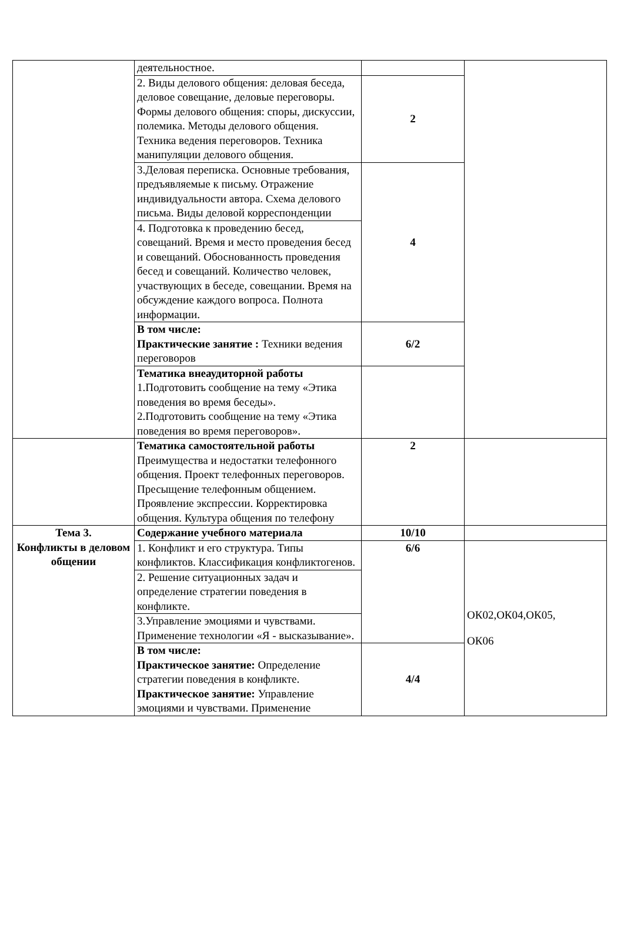| | деятельностное. | | |
| | 2. Виды делового общения: деловая беседа, деловое совещание, деловые переговоры. Формы делового общения: споры, дискуссии, полемика. Методы делового общения. Техника ведения переговоров. Техника манипуляции делового общения. | 2 | |
| | 3.Деловая переписка. Основные требования, предъявляемые к письму. Отражение индивидуальности автора. Схема делового письма. Виды деловой корреспонденции | 4 | |
| | 4. Подготовка к проведению бесед, совещаний. Время и место проведения бесед и совещаний. Обоснованность проведения бесед и совещаний. Количество человек, участвующих в беседе, совещании. Время на обсуждение каждого вопроса. Полнота информации. | | |
| | В том числе: Практические занятие : Техники ведения переговоров | 6/2 | |
| | Тематика внеаудиторной работы 1.Подготовить сообщение на тему «Этика поведения во время беседы». 2.Подготовить сообщение на тему «Этика поведения во время переговоров». | | |
| | Тематика самостоятельной работы Преимущества и недостатки телефонного общения. Проект телефонных переговоров. Пресыщение телефонным общением. Проявление экспрессии. Корректировка общения. Культура общения по телефону | 2 | |
| Тема 3. Конфликты в деловом общении | Содержание учебного материала | 10/10 | |
| | 1. Конфликт и его структура. Типы конфликтов. Классификация конфликтогенов. | 6/6 | ОК02,ОК04,ОК05, ОК06 |
| | 2. Решение ситуационных задач и определение стратегии поведения в конфликте. | | |
| | 3.Управление эмоциями и чувствами. Применение технологии «Я - высказывание». | | |
| | В том числе: Практическое занятие: Определение стратегии поведения в конфликте. Практическое занятие: Управление эмоциями и чувствами. Применение | 4/4 | |